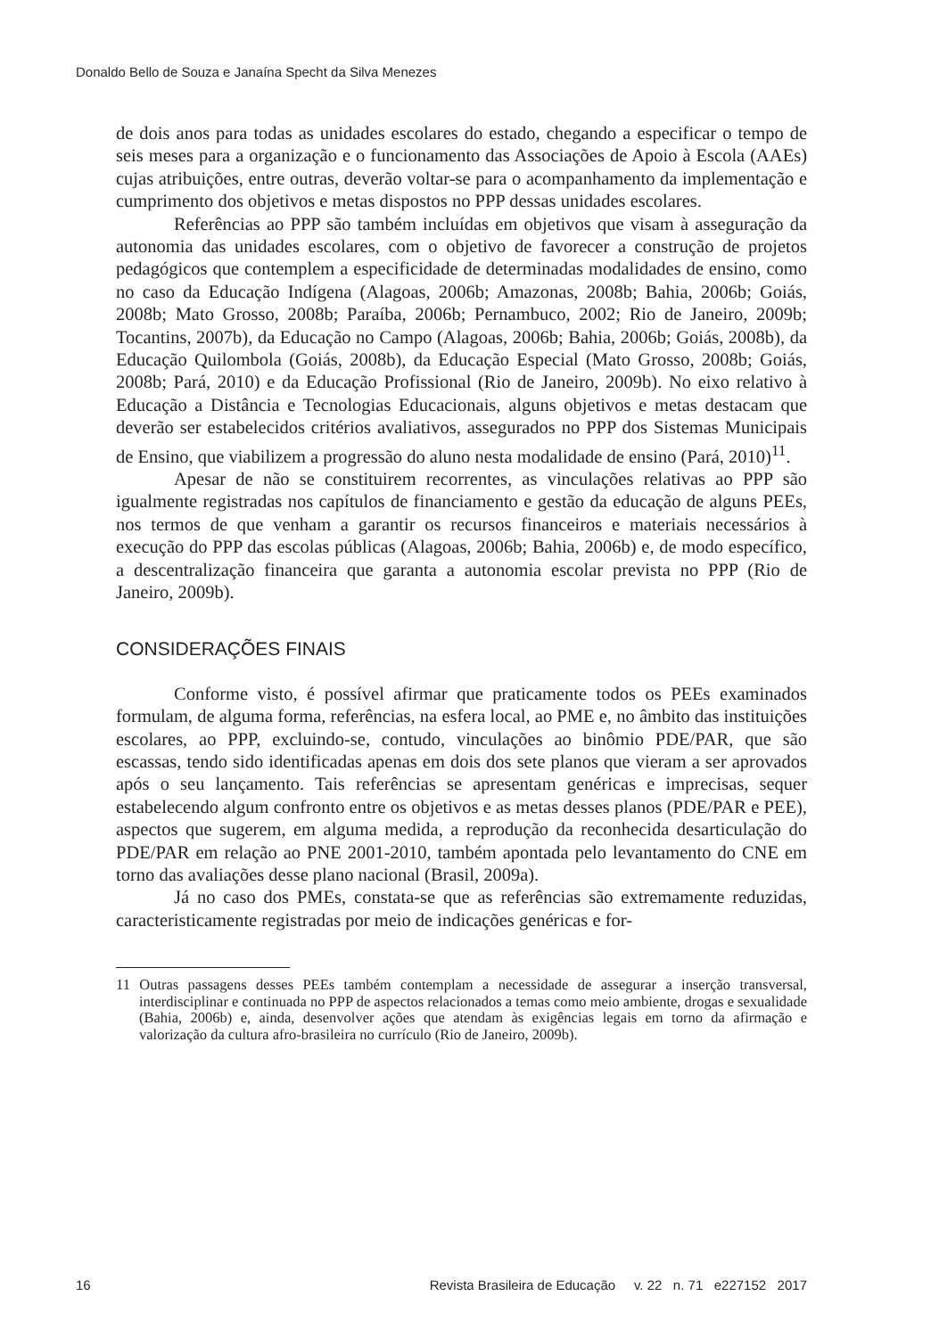Donaldo Bello de Souza e Janaína Specht da Silva Menezes
de dois anos para todas as unidades escolares do estado, chegando a especificar o tempo de seis meses para a organização e o funcionamento das Associações de Apoio à Escola (AAEs) cujas atribuições, entre outras, deverão voltar-se para o acompanhamento da implementação e cumprimento dos objetivos e metas dispostos no PPP dessas unidades escolares.
Referências ao PPP são também incluídas em objetivos que visam à asseguração da autonomia das unidades escolares, com o objetivo de favorecer a construção de projetos pedagógicos que contemplem a especificidade de determinadas modalidades de ensino, como no caso da Educação Indígena (Alagoas, 2006b; Amazonas, 2008b; Bahia, 2006b; Goiás, 2008b; Mato Grosso, 2008b; Paraíba, 2006b; Pernambuco, 2002; Rio de Janeiro, 2009b; Tocantins, 2007b), da Educação no Campo (Alagoas, 2006b; Bahia, 2006b; Goiás, 2008b), da Educação Quilombola (Goiás, 2008b), da Educação Especial (Mato Grosso, 2008b; Goiás, 2008b; Pará, 2010) e da Educação Profissional (Rio de Janeiro, 2009b). No eixo relativo à Educação a Distância e Tecnologias Educacionais, alguns objetivos e metas destacam que deverão ser estabelecidos critérios avaliativos, assegurados no PPP dos Sistemas Municipais de Ensino, que viabilizem a progressão do aluno nesta modalidade de ensino (Pará, 2010)<sup>11</sup>.
Apesar de não se constituirem recorrentes, as vinculações relativas ao PPP são igualmente registradas nos capítulos de financiamento e gestão da educação de alguns PEEs, nos termos de que venham a garantir os recursos financeiros e materiais necessários à execução do PPP das escolas públicas (Alagoas, 2006b; Bahia, 2006b) e, de modo específico, a descentralização financeira que garanta a autonomia escolar prevista no PPP (Rio de Janeiro, 2009b).
CONSIDERAÇÕES FINAIS
Conforme visto, é possível afirmar que praticamente todos os PEEs examinados formulam, de alguma forma, referências, na esfera local, ao PME e, no âmbito das instituições escolares, ao PPP, excluindo-se, contudo, vinculações ao binômio PDE/PAR, que são escassas, tendo sido identificadas apenas em dois dos sete planos que vieram a ser aprovados após o seu lançamento. Tais referências se apresentam genéricas e imprecisas, sequer estabelecendo algum confronto entre os objetivos e as metas desses planos (PDE/PAR e PEE), aspectos que sugerem, em alguma medida, a reprodução da reconhecida desarticulação do PDE/PAR em relação ao PNE 2001-2010, também apontada pelo levantamento do CNE em torno das avaliações desse plano nacional (Brasil, 2009a).
Já no caso dos PMEs, constata-se que as referências são extremamente reduzidas, caracteristicamente registradas por meio de indicações genéricas e for-
11 Outras passagens desses PEEs também contemplam a necessidade de assegurar a inserção transversal, interdisciplinar e continuada no PPP de aspectos relacionados a temas como meio ambiente, drogas e sexualidade (Bahia, 2006b) e, ainda, desenvolver ações que atendam às exigências legais em torno da afirmação e valorização da cultura afro-brasileira no currículo (Rio de Janeiro, 2009b).
16 Revista Brasileira de Educação v. 22 n. 71 e227152 2017